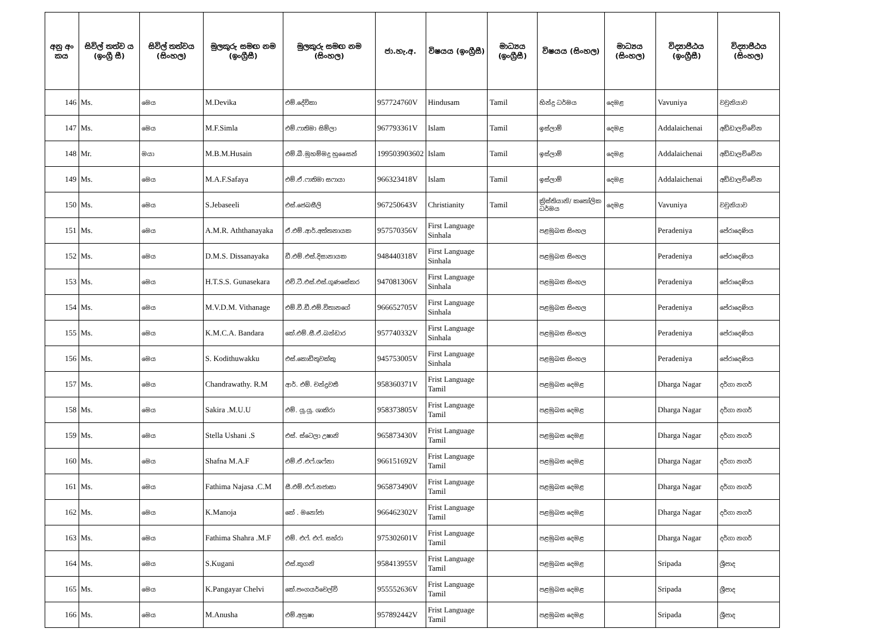| අනු අං කය | සිවිල් තත්ව ය (ඉංග්‍රී සී) | සිවිල් තත්වය (සිංහල) | මුලකුරු සමඟ නම (ඉංග්‍රීසී) | මුලකුරු සමඟ නම (සිංහල) | ජා.හැ.අ. | විෂයය (ඉංග්‍රීසී) | මාධ්‍යය (ඉංග්‍රීසී) | විෂයය (සිංහල) | මාධ්‍යය (සිංහල) | විද්‍යාපීඨය (ඉංග්‍රීසී) | විද්‍යාපීඨය (සිංහල) |
| --- | --- | --- | --- | --- | --- | --- | --- | --- | --- | --- | --- |
| 146 | Ms. | මෙය | M.Devika | එම්.දේවිකා | 957724760V | Hindusam | Tamil | හින්දු ධර්මය | දෙමළ | Vavuniya | වවුනියාව |
| 147 | Ms. | මෙය | M.F.Simla | එම්.ෆාතිමා සිම්ලා | 967793361V | Islam | Tamil | ඉස්ලාම් | දෙමළ | Addalaichenai | අඩ්ඩාලච්චේන |
| 148 | Mr. | මයා | M.B.M.Husain | එම්.බී.මුහම්මදු හුසෛන් | 199503903602 | Islam | Tamil | ඉස්ලාම් | දෙමළ | Addalaichenai | අඩ්ඩාලච්චේන |
| 149 | Ms. | මෙය | M.A.F.Safaya | එම්.ඒ.ෆාතිමා සෆායා | 966323418V | Islam | Tamil | ඉස්ලාම් | දෙමළ | Addalaichenai | අඩ්ඩාලච්චේන |
| 150 | Ms. | මෙය | S.Jebaseeli | එස්.ජෙබසීලි | 967250643V | Christianity | Tamil | ක්‍රිස්තියානි/ කතෝලික ධර්මය | දෙමළ | Vavuniya | වවුනියාව |
| 151 | Ms. | මෙය | A.M.R. Aththanayaka | ඒ.එම්.ආර්.අත්තනායක | 957570356V | First Language Sinhala | | පළමුබස සිංහල | | Peradeniya | පේරාදෙණිය |
| 152 | Ms. | මෙය | D.M.S. Dissanayaka | ඩී.එම්.එස්.දිසානායක | 948440318V | First Language Sinhala | | පළමුබස සිංහල | | Peradeniya | පේරාදෙණිය |
| 153 | Ms. | මෙය | H.T.S.S. Gunasekara | එච්.ටී.එස්.එස්.ගුණසේකර | 947081306V | First Language Sinhala | | පළමුබස සිංහල | | Peradeniya | පේරාදෙණිය |
| 154 | Ms. | මෙය | M.V.D.M. Vithanage | එම්.වී.ඩී.එම්.විතානගේ | 966652705V | First Language Sinhala | | පළමුබස සිංහල | | Peradeniya | පේරාදෙණිය |
| 155 | Ms. | මෙය | K.M.C.A. Bandara | කේ.එම්.සී.ඒ.බන්ඩාර | 957740332V | First Language Sinhala | | පළමුබස සිංහල | | Peradeniya | පේරාදෙණිය |
| 156 | Ms. | මෙය | S. Kodithuwakku | එස්.කොඩිතුවක්කු | 945753005V | First Language Sinhala | | පළමුබස සිංහල | | Peradeniya | පේරාදෙණිය |
| 157 | Ms. | මෙය | Chandrawathy. R.M | ආර්. එම්. චන්ද්‍රවතී | 958360371V | Frist Language Tamil | | පළමුබස දෙමළ | | Dharga Nagar | දර්ගා නගර් |
| 158 | Ms. | මෙය | Sakira .M.U.U | එම්. යූ.යූ. ශාකිරා | 958373805V | Frist Language Tamil | | පළමුබස දෙමළ | | Dharga Nagar | දර්ගා නගර් |
| 159 | Ms. | මෙය | Stella Ushani .S | එස්. ස්ටෙලා උෂානි | 965873430V | Frist Language Tamil | | පළමුබස දෙමළ | | Dharga Nagar | දර්ගා නගර් |
| 160 | Ms. | මෙය | Shafna M.A.F | එම්.ඒ.එෆ්.ශෆ්නා | 966151692V | Frist Language Tamil | | පළමුබස දෙමළ | | Dharga Nagar | දර්ගා නගර් |
| 161 | Ms. | මෙය | Fathima Najasa .C.M | සී.එම්.එෆ්.නජාසා | 965873490V | Frist Language Tamil | | පළමුබස දෙමළ | | Dharga Nagar | දර්ගා නගර් |
| 162 | Ms. | මෙය | K.Manoja | කේ . මනෝජා | 966462302V | Frist Language Tamil | | පළමුබස දෙමළ | | Dharga Nagar | දර්ගා නගර් |
| 163 | Ms. | මෙය | Fathima Shahra .M.F | එම්. එෆ්. එෆ්. සහ්රා | 975302601V | Frist Language Tamil | | පළමුබස දෙමළ | | Dharga Nagar | දර්ගා නගර් |
| 164 | Ms. | මෙය | S.Kugani | එස්.කුගනි | 958413955V | Frist Language Tamil | | පළමුබස දෙමළ | | Sripada | ශ්‍රීපාද |
| 165 | Ms. | මෙය | K.Pangayar Chelvi | කේ.පංගයර්චෙල්වි | 955552636V | Frist Language Tamil | | පළමුබස දෙමළ | | Sripada | ශ්‍රීපාද |
| 166 | Ms. | මෙය | M.Anusha | එම්.අනුෂා | 957892442V | Frist Language Tamil | | පළමුබස දෙමළ | | Sripada | ශ්‍රීපාද |